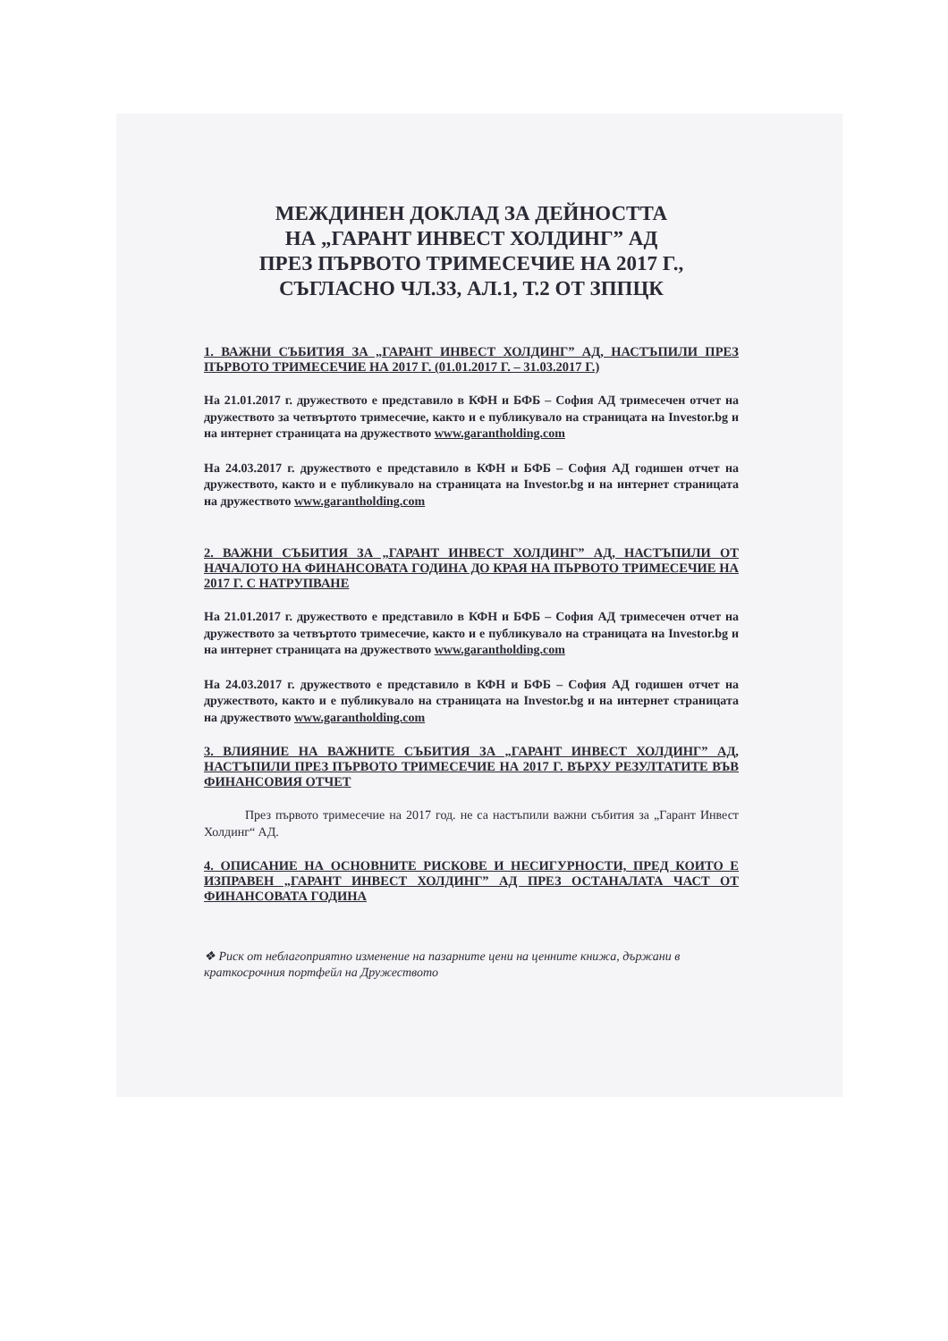МЕЖДИНЕН ДОКЛАД ЗА ДЕЙНОСТТА
НА „ГАРАНТ ИНВЕСТ ХОЛДИНГ” АД
ПРЕЗ ПЪРВОТО ТРИМЕСЕЧИЕ НА 2017 Г.,
СЪГЛАСНО ЧЛ.33, АЛ.1, Т.2 ОТ ЗППЦК
1. ВАЖНИ СЪБИТИЯ ЗА „ГАРАНТ ИНВЕСТ ХОЛДИНГ” АД, НАСТЪПИЛИ ПРЕЗ ПЪРВОТО ТРИМЕСЕЧИЕ НА 2017 Г. (01.01.2017 Г. – 31.03.2017 Г.)
На 21.01.2017 г. дружеството е представило в КФН и БФБ – София АД тримесечен отчет на дружеството за четвъртото тримесечие, както и е публикувало на страницата на Investor.bg и на интернет страницата на дружеството www.garantholding.com
На 24.03.2017 г. дружеството е представило в КФН и БФБ – София АД годишен отчет на дружеството, както и е публикувало на страницата на Investor.bg и на интернет страницата на дружеството www.garantholding.com
2. ВАЖНИ СЪБИТИЯ ЗА „ГАРАНТ ИНВЕСТ ХОЛДИНГ” АД, НАСТЪПИЛИ ОТ НАЧАЛОТО НА ФИНАНСОВАТА ГОДИНА ДО КРАЯ НА ПЪРВОТО ТРИМЕСЕЧИЕ НА 2017 Г. С НАТРУПВАНЕ
На 21.01.2017 г. дружеството е представило в КФН и БФБ – София АД тримесечен отчет на дружеството за четвъртото тримесечие, както и е публикувало на страницата на Investor.bg и на интернет страницата на дружеството www.garantholding.com
На 24.03.2017 г. дружеството е представило в КФН и БФБ – София АД годишен отчет на дружеството, както и е публикувало на страницата на Investor.bg и на интернет страницата на дружеството www.garantholding.com
3. ВЛИЯНИЕ НА ВАЖНИТЕ СЪБИТИЯ ЗА „ГАРАНТ ИНВЕСТ ХОЛДИНГ” АД, НАСТЪПИЛИ ПРЕЗ ПЪРВОТО ТРИМЕСЕЧИЕ НА 2017 Г. ВЪРХУ РЕЗУЛТАТИТЕ ВЪВ ФИНАНСОВИЯ ОТЧЕТ
През първото тримесечие на 2017 год. не са настъпили важни събития за „Гарант Инвест Холдинг“ АД.
4. ОПИСАНИЕ НА ОСНОВНИТЕ РИСКОВЕ И НЕСИГУРНОСТИ, ПРЕД КОИТО Е ИЗПРАВЕН „ГАРАНТ ИНВЕСТ ХОЛДИНГ” АД ПРЕЗ ОСТАНАЛАТА ЧАСТ ОТ ФИНАНСОВАТА ГОДИНА
❖ Риск от неблагоприятно изменение на пазарните цени на ценните книжа, държани в краткосрочния портфейл на Дружеството